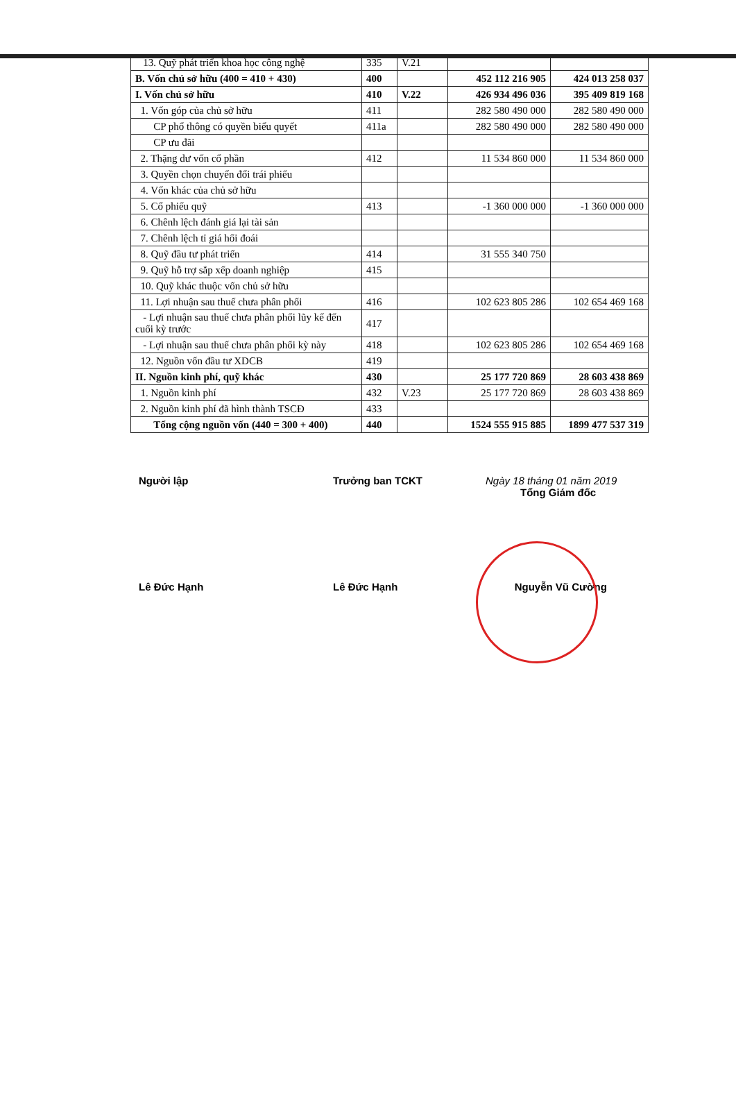| 13. Quỹ phát triển khoa học công nghệ | 335 | V.21 | | |
| B. Vốn chủ sở hữu (400 = 410 + 430) | 400 | | 452 112 216 905 | 424 013 258 037 |
| I. Vốn chủ sở hữu | 410 | V.22 | 426 934 496 036 | 395 409 819 168 |
| 1. Vốn góp của chủ sở hữu | 411 | | 282 580 490 000 | 282 580 490 000 |
| CP phổ thông có quyền biểu quyết | 411a | | 282 580 490 000 | 282 580 490 000 |
| CP ưu đãi | | | | |
| 2. Thặng dư vốn cổ phần | 412 | | 11 534 860 000 | 11 534 860 000 |
| 3. Quyền chọn chuyển đổi trái phiếu | | | | |
| 4. Vốn khác của chủ sở hữu | | | | |
| 5. Cổ phiếu quỹ | 413 | | -1 360 000 000 | -1 360 000 000 |
| 6. Chênh lệch đánh giá lại tài sản | | | | |
| 7. Chênh lệch tỉ giá hối đoái | | | | |
| 8. Quỹ đầu tư phát triển | 414 | | 31 555 340 750 | |
| 9. Quỹ hỗ trợ sắp xếp doanh nghiệp | 415 | | | |
| 10. Quỹ khác thuộc vốn chủ sở hữu | | | | |
| 11. Lợi nhuận sau thuế chưa phân phối | 416 | | 102 623 805 286 | 102 654 469 168 |
| - Lợi nhuận sau thuế chưa phân phối lũy kế đến cuối kỳ trước | 417 | | | |
| - Lợi nhuận sau thuế chưa phân phối kỳ này | 418 | | 102 623 805 286 | 102 654 469 168 |
| 12. Nguồn vốn đầu tư XDCB | 419 | | | |
| II. Nguồn kinh phí, quỹ khác | 430 | | 25 177 720 869 | 28 603 438 869 |
| 1. Nguồn kinh phí | 432 | V.23 | 25 177 720 869 | 28 603 438 869 |
| 2. Nguồn kinh phí đã hình thành TSCĐ | 433 | | | |
| Tổng cộng nguồn vốn (440 = 300 + 400) | 440 | | 1524 555 915 885 | 1899 477 537 319 |
Người lập
Lê Đức Hạnh
Trưởng ban TCKT
Lê Đức Hạnh
Ngày 18 tháng 01 năm 2019
Tổng Giám đốc
Nguyễn Vũ Cường